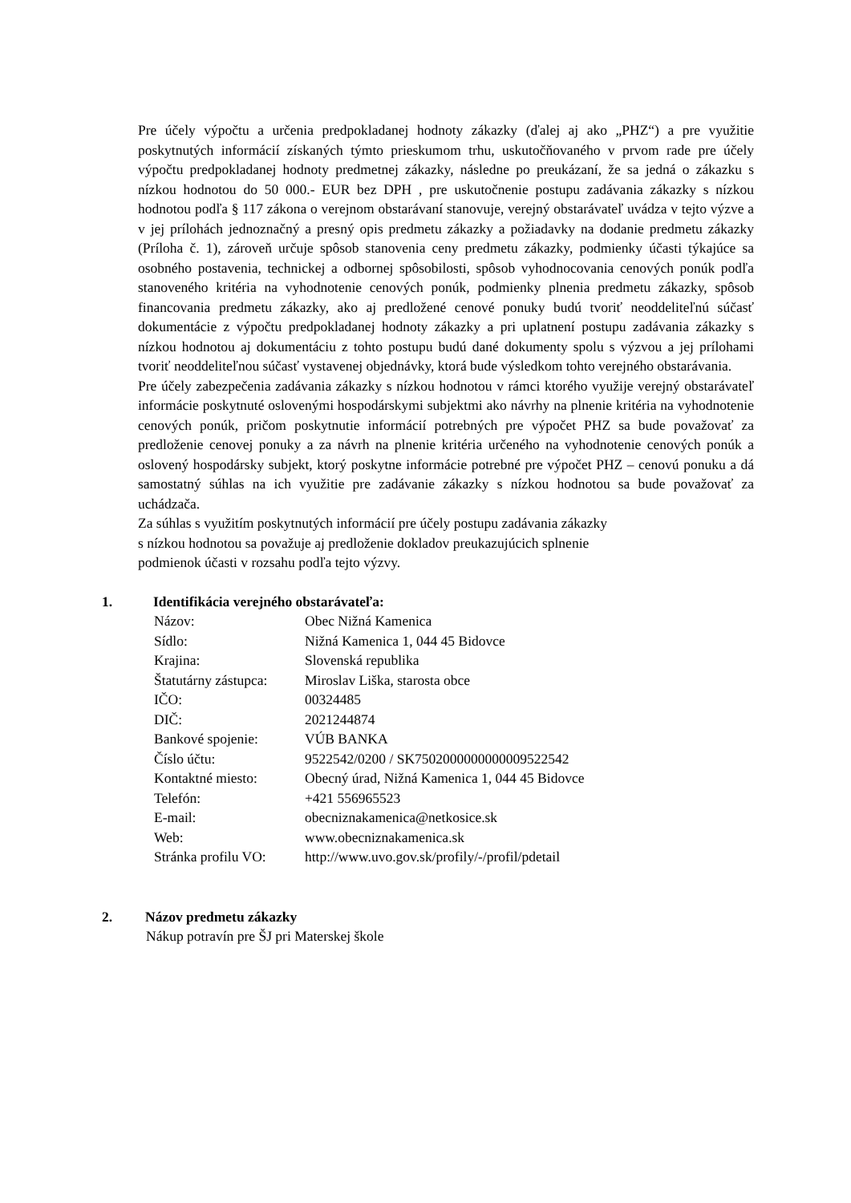Pre účely výpočtu a určenia predpokladanej hodnoty zákazky (ďalej aj ako „PHZ“) a pre využitie poskytnutých informácií získaných týmto prieskumom trhu, uskutočňovaného v prvom rade pre účely výpočtu predpokladanej hodnoty predmetnej zákazky, následne po preukázaní, že sa jedná o zákazku s nízkou hodnotou do 50 000.- EUR bez DPH , pre uskutočnenie postupu zadávania zákazky s nízkou hodnotou podľa § 117 zákona o verejnom obstarávaní stanovuje, verejný obstarávateľ uvádza v tejto výzve a v jej prílohách jednoznačný a presný opis predmetu zákazky a požiadavky na dodanie predmetu zákazky (Príloha č. 1), zároveň určuje spôsob stanovenia ceny predmetu zákazky, podmienky účasti týkajúce sa osobného postavenia, technickej a odbornej spôsobilosti, spôsob vyhodnocovania cenových ponúk podľa stanoveného kritéria na vyhodnotenie cenových ponúk, podmienky plnenia predmetu zákazky, spôsob financovania predmetu zákazky, ako aj predložené cenové ponuky budú tvoriť neoddeliteľnú súčasť dokumentácie z výpočtu predpokladanej hodnoty zákazky a pri uplatnení postupu zadávania zákazky s nízkou hodnotou aj dokumentáciu z tohto postupu budú dané dokumenty spolu s výzvou a jej prílohami tvoriť neoddeliteľnou súčasť vystavenej objednávky, ktorá bude výsledkom tohto verejného obstarávania.
Pre účely zabezpečenia zadávania zákazky s nízkou hodnotou v rámci ktorého využije verejný obstarávateľ informácie poskytnuté oslovenými hospodárskymi subjektmi ako návrhy na plnenie kritéria na vyhodnotenie cenových ponúk, pričom poskytnutie informácií potrebných pre výpočet PHZ sa bude považovať za predloženie cenovej ponuky a za návrh na plnenie kritéria určeného na vyhodnotenie cenových ponúk a oslovený hospodársky subjekt, ktorý poskytne informácie potrebné pre výpočet PHZ – cenovú ponuku a dá samostatný súhlas na ich využitie pre zadávanie zákazky s nízkou hodnotou sa bude považovať za uchádzača.
Za súhlas s využitím poskytnutých informácií pre účely postupu zadávania zákazky
s nízkou hodnotou sa považuje aj predloženie dokladov preukazujúcich splnenie
podmienok účasti v rozsahu podľa tejto výzvy.
1. Identifikácia verejného obstarávateľa:
| Názov: | Obec Nižná Kamenica |
| Sídlo: | Nižná Kamenica 1, 044 45 Bidovce |
| Krajina: | Slovenská republika |
| Štatutárny zástupca: | Miroslav Liška, starosta obce |
| IČO: | 00324485 |
| DIČ: | 2021244874 |
| Bankové spojenie: | VÚB BANKA |
| Číslo účtu: | 9522542/0200 / SK7502000000000009522542 |
| Kontaktné miesto: | Obecný úrad, Nižná Kamenica 1, 044 45 Bidovce |
| Telefón: | +421 556965523 |
| E-mail: | obecniznakamenica@netkosice.sk |
| Web: | www.obecniznakamenica.sk |
| Stránka profilu VO: | http://www.uvo.gov.sk/profily/-/profil/pdetail |
2. Názov predmetu zákazky
Nákup potravín pre ŠJ pri Materskej škole